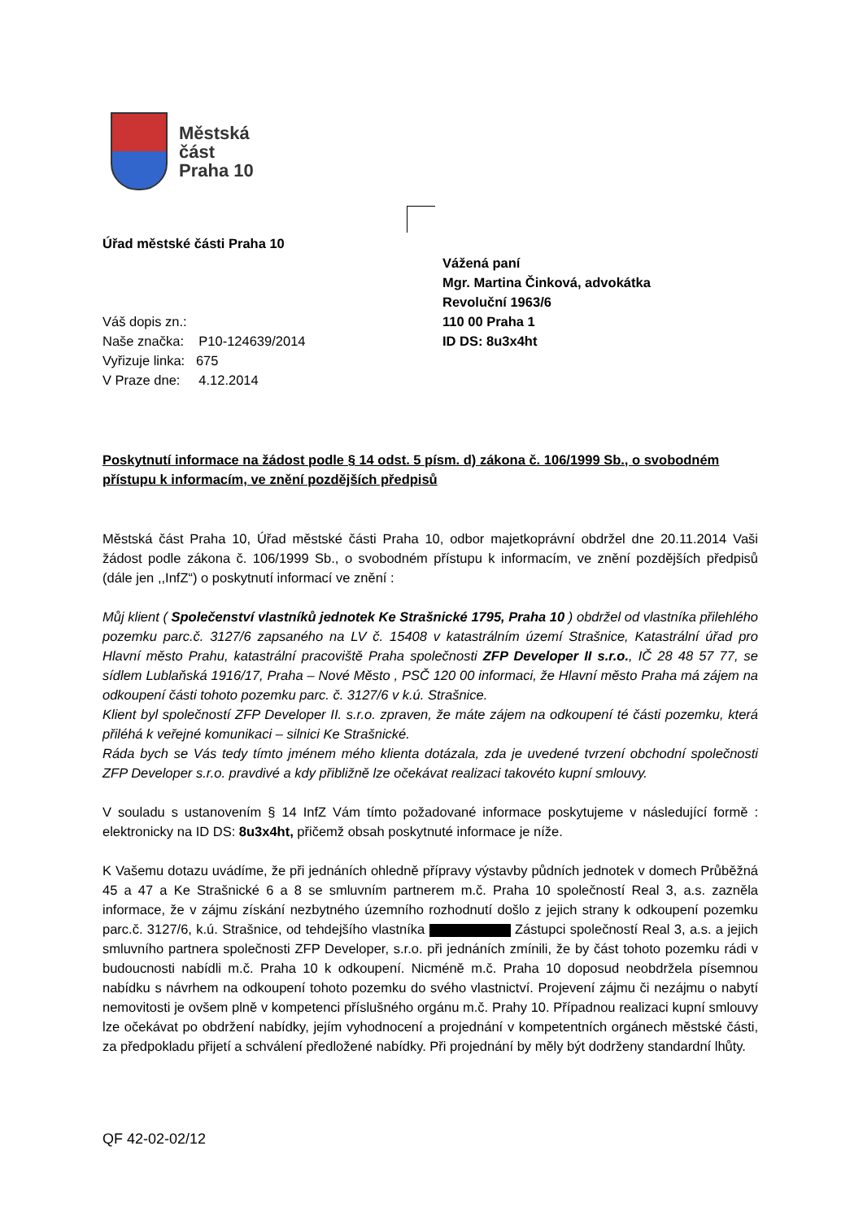Městská
část
Praha 10
Úřad městské části Praha 10
Vážená paní
Mgr. Martina Činková, advokátka
Revoluční 1963/6
110 00 Praha 1
ID DS: 8u3x4ht
Váš dopis zn.:
Naše značka: P10-124639/2014
Vyřizuje linka: 675
V Praze dne: 4.12.2014
Poskytnutí informace na žádost podle § 14 odst. 5 písm. d) zákona č. 106/1999 Sb., o svobodném přístupu k informacím, ve znění pozdějších předpisů
Městská část Praha 10, Úřad městské části Praha 10, odbor majetkoprávní obdržel dne 20.11.2014 Vaši žádost podle zákona č. 106/1999 Sb., o svobodném přístupu k informacím, ve znění pozdějších předpisů (dále jen ,,InfZ“) o poskytnutí informací ve znění :
Můj klient ( Společenství vlastníků jednotek Ke Strašnické 1795, Praha 10 ) obdržel od vlastníka přilehlého pozemku parc.č. 3127/6 zapsaného na LV č. 15408 v katastrálním území Strašnice, Katastrální úřad pro Hlavní město Prahu, katastrální pracoviště Praha společnosti ZFP Developer II s.r.o., IČ 28 48 57 77, se sídlem Lublaňská 1916/17, Praha – Nové Město , PSČ 120 00 informaci, že Hlavní město Praha má zájem na odkoupení části tohoto pozemku parc. č. 3127/6 v k.ú. Strašnice.
Klient byl společností ZFP Developer II. s.r.o. zpraven, že máte zájem na odkoupení té části pozemku, která přiléhá k veřejné komunikaci – silnici Ke Strašnické.
Ráda bych se Vás tedy tímto jménem mého klienta dotázala, zda je uvedené tvrzení obchodní společnosti ZFP Developer s.r.o. pravdivé a kdy přibližně lze očekávat realizaci takovéto kupní smlouvy.
V souladu s ustanovením § 14 InfZ Vám tímto požadované informace poskytujeme v následující formě : elektronicky na ID DS: 8u3x4ht, přičemž obsah poskytnuté informace je níže.
K Vašemu dotazu uvádíme, že při jednáních ohledně přípravy výstavby půdních jednotek v domech Průběžná 45 a 47 a Ke Strašnické 6 a 8 se smluvním partnerem m.č. Praha 10 společností Real 3, a.s. zazněla informace, že v zájmu získání nezbytného územního rozhodnutí došlo z jejich strany k odkoupení pozemku parc.č. 3127/6, k.ú. Strašnice, od tehdejšího vlastníka Zástupci společností Real 3, a.s. a jejich smluvního partnera společnosti ZFP Developer, s.r.o. při jednáních zmínili, že by část tohoto pozemku rádi v budoucnosti nabídli m.č. Praha 10 k odkoupení. Nicméně m.č. Praha 10 doposud neobdržela písemnou nabídku s návrhem na odkoupení tohoto pozemku do svého vlastnictví. Projevení zájmu či nezájmu o nabytí nemovitosti je ovšem plně v kompetenci příslušného orgánu m.č. Prahy 10. Případnou realizaci kupní smlouvy lze očekávat po obdržení nabídky, jejím vyhodnocení a projednání v kompetentních orgánech městské části, za předpokladu přijetí a schválení předložené nabídky. Při projednání by měly být dodrženy standardní lhůty.
QF 42-02-02/12